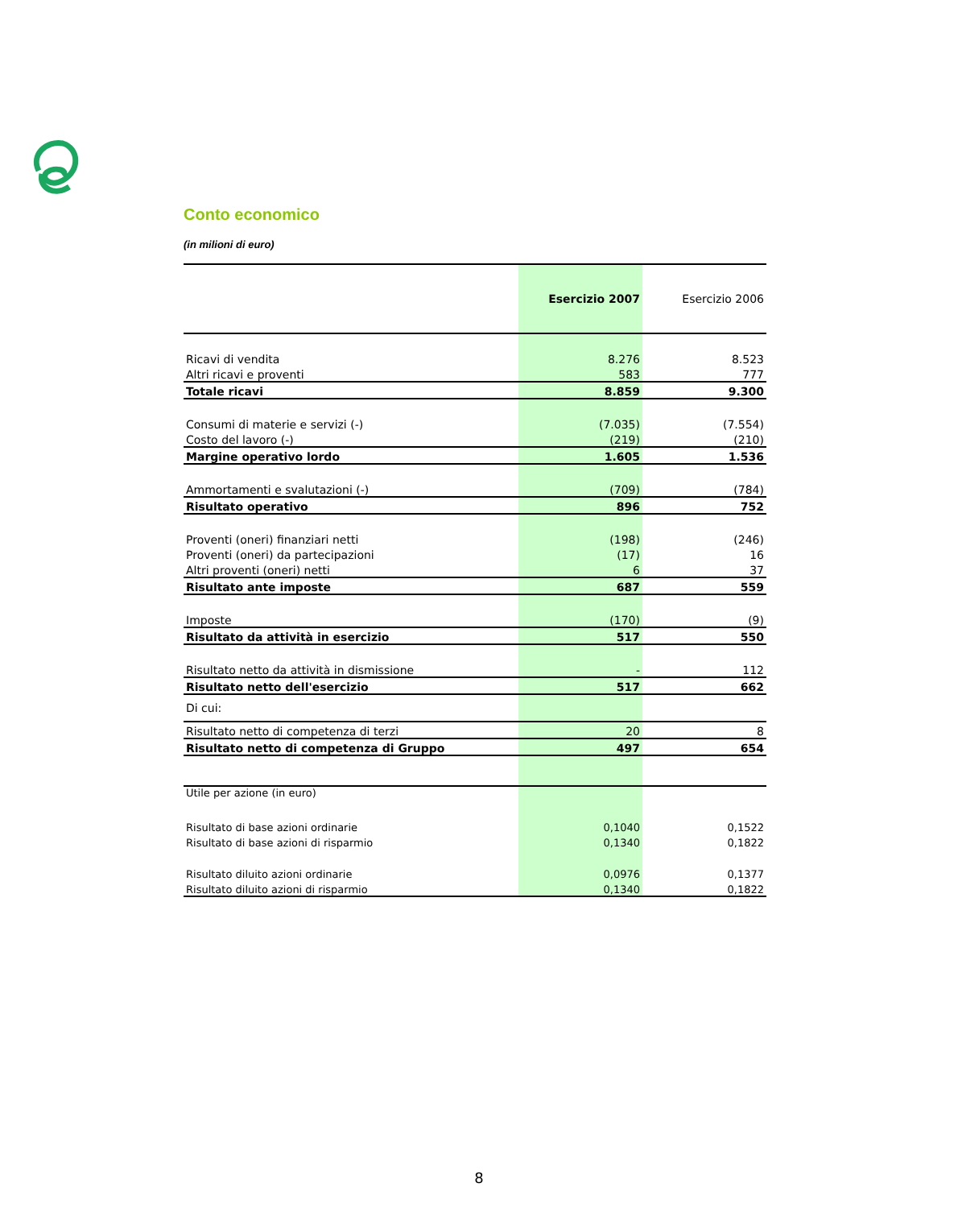Conto economico
(in milioni di euro)
| | Esercizio 2007 | Esercizio 2006 |
| --- | --- | --- |
| Ricavi di vendita | 8.276 | 8.523 |
| Altri ricavi e proventi | 583 | 777 |
| Totale ricavi | 8.859 | 9.300 |
| Consumi di materie e servizi (-) | (7.035) | (7.554) |
| Costo del lavoro (-) | (219) | (210) |
| Margine operativo lordo | 1.605 | 1.536 |
| Ammortamenti e svalutazioni (-) | (709) | (784) |
| Risultato operativo | 896 | 752 |
| Proventi (oneri) finanziari netti | (198) | (246) |
| Proventi (oneri) da partecipazioni | (17) | 16 |
| Altri proventi (oneri) netti | 6 | 37 |
| Risultato ante imposte | 687 | 559 |
| Imposte | (170) | (9) |
| Risultato da attività in esercizio | 517 | 550 |
| Risultato netto da attività in dismissione | - | 112 |
| Risultato netto dell'esercizio | 517 | 662 |
| Di cui: | | |
| Risultato netto di competenza di terzi | 20 | 8 |
| Risultato netto di competenza di Gruppo | 497 | 654 |
| Utile per azione (in euro) | | |
| Risultato di base azioni ordinarie | 0,1040 | 0,1522 |
| Risultato di base azioni di risparmio | 0,1340 | 0,1822 |
| Risultato diluito azioni ordinarie | 0,0976 | 0,1377 |
| Risultato diluito azioni di risparmio | 0,1340 | 0,1822 |
8